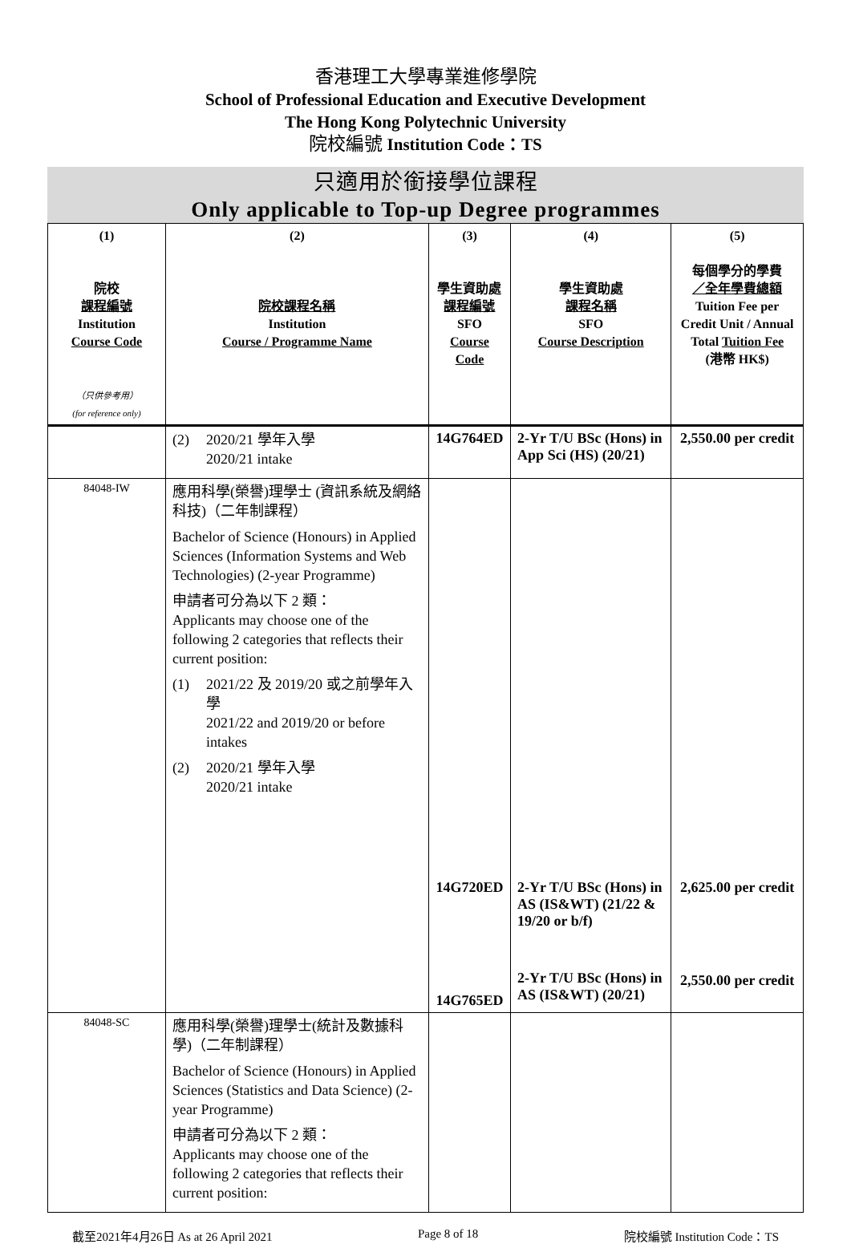香港理工大學專業進修學院
School of Professional Education and Executive Development
The Hong Kong Polytechnic University
院校編號 Institution Code：TS
只適用於銜接學位課程
Only applicable to Top-up Degree programmes
| (1) 院校 課程編號 Institution Course Code （只供參考用） (for reference only) | (2) 院校課程名稱 Institution Course / Programme Name | (3) 學生資助處 課程編號 SFO Course Code | (4) 學生資助處 課程名稱 SFO Course Description | (5) 每個學分的學費 ／全年學費總額 Tuition Fee per Credit Unit / Annual Total Tuition Fee (港幣 HK$) |
| --- | --- | --- | --- | --- |
| | (2) 2020/21 學年入學 2020/21 intake | 14G764ED | 2-Yr T/U BSc (Hons) in App Sci (HS) (20/21) | 2,550.00 per credit |
| 84048-IW | 應用科學(榮譽)理學士 (資訊系統及網絡科技)（二年制課程） Bachelor of Science (Honours) in Applied Sciences (Information Systems and Web Technologies) (2-year Programme) 申請者可分為以下 2 類： Applicants may choose one of the following 2 categories that reflects their current position: (1) 2021/22 及 2019/20 或之前學年入學 2021/22 and 2019/20 or before intakes (2) 2020/21 學年入學 2020/21 intake | 14G720ED 14G765ED | 2-Yr T/U BSc (Hons) in AS (IS&WT) (21/22 & 19/20 or b/f) 2-Yr T/U BSc (Hons) in AS (IS&WT) (20/21) | 2,625.00 per credit 2,550.00 per credit |
| 84048-SC | 應用科學(榮譽)理學士(統計及數據科學)（二年制課程） Bachelor of Science (Honours) in Applied Sciences (Statistics and Data Science) (2-year Programme) 申請者可分為以下 2 類： Applicants may choose one of the following 2 categories that reflects their current position: | | | |
截至2021年4月26日 As at 26 April 2021 Page 8 of 18 院校編號 Institution Code：TS